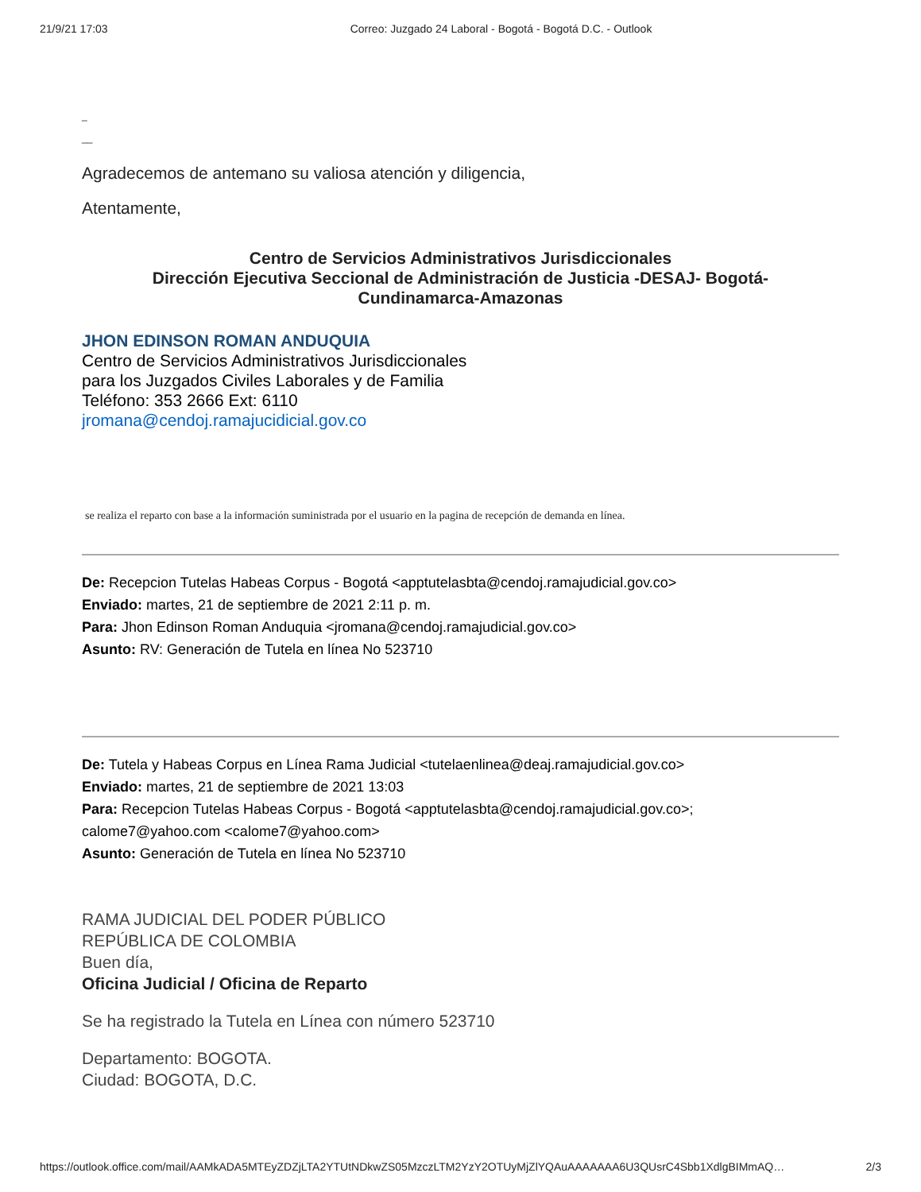21/9/21 17:03 Correo: Juzgado 24 Laboral - Bogotá - Bogotá D.C. - Outlook
_
__
Agradecemos de antemano su valiosa atención y diligencia,
Atentamente,
Centro de Servicios Administrativos Jurisdiccionales
Dirección Ejecutiva Seccional de Administración de Justicia -DESAJ- Bogotá-
Cundinamarca-Amazonas
JHON EDINSON ROMAN ANDUQUIA
Centro de Servicios Administrativos Jurisdiccionales
para los Juzgados Civiles Laborales y de Familia
Teléfono: 353 2666 Ext: 6110
jromana@cendoj.ramajucidicial.gov.co
se realiza el reparto con base a la información suministrada por el usuario en la pagina de recepción de demanda en línea.
De: Recepcion Tutelas Habeas Corpus - Bogotá <apptutelasbta@cendoj.ramajudicial.gov.co>
Enviado: martes, 21 de septiembre de 2021 2:11 p. m.
Para: Jhon Edinson Roman Anduquia <jromana@cendoj.ramajudicial.gov.co>
Asunto: RV: Generación de Tutela en línea No 523710
De: Tutela y Habeas Corpus en Línea Rama Judicial <tutelaenlinea@deaj.ramajudicial.gov.co>
Enviado: martes, 21 de septiembre de 2021 13:03
Para: Recepcion Tutelas Habeas Corpus - Bogotá <apptutelasbta@cendoj.ramajudicial.gov.co>;
calome7@yahoo.com <calome7@yahoo.com>
Asunto: Generación de Tutela en línea No 523710
RAMA JUDICIAL DEL PODER PÚBLICO
REPÚBLICA DE COLOMBIA
Buen día,
Oficina Judicial / Oficina de Reparto
Se ha registrado la Tutela en Línea con número 523710
Departamento: BOGOTA.
Ciudad: BOGOTA, D.C.
https://outlook.office.com/mail/AAMkADA5MTEyZDZjLTA2YTUtNDkwZS05MzczLTM2YzY2OTUyMjZlYQAuAAAAAAA6U3QUsrC4Sbb1XdlgBIMmAQ… 2/3